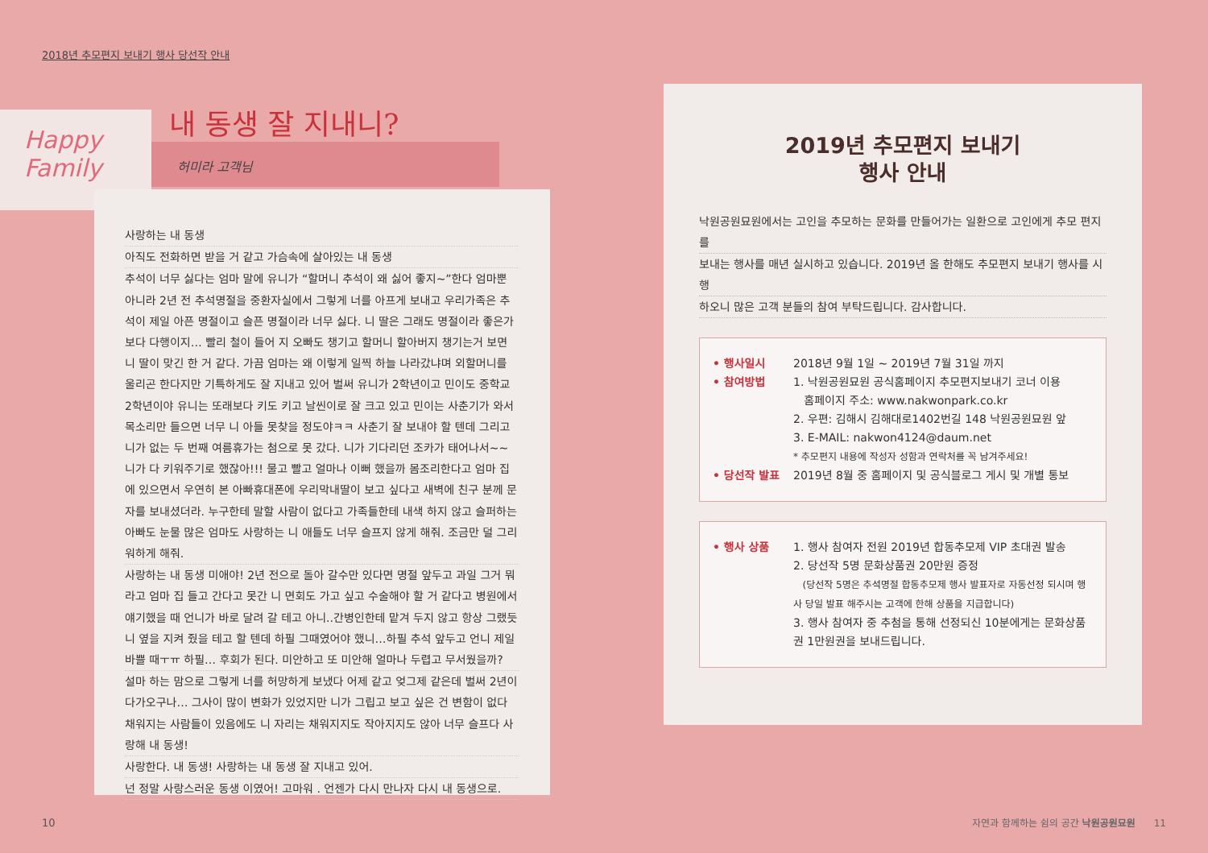2018년 추모편지 보내기 행사 당선작 안내
Happy Family
내 동생 잘 지내니?
허미라 고객님
사랑하는 내 동생
아직도 전화하면 받을 거 같고 가슴속에 살아있는 내 동생
추석이 너무 싫다는 엄마 말에 유니가 “할머니 추석이 왜 싫어 좋지~”한다 엄마뿐 아니라 2년 전 추석명절을 중환자실에서 그렇게 너를 아프게 보내고 우리가족은 추석이 제일 아픈 명절이고 슬픈 명절이라 너무 싫다. 니 딸은 그래도 명절이라 좋은가보다 다행이지… 빨리 철이 들어 지 오빠도 챙기고 할머니 할아버지 챙기는거 보면 니 딸이 맞긴 한 거 같다. 가끔 엄마는 왜 이렇게 일찍 하늘 나라갔냐며 외할머니를 울리곤 한다지만 기특하게도 잘 지내고 있어 벌써 유니가 2학년이고 민이도 중학교 2학년이야 유니는 또래보다 키도 키고 날씬이로 잘 크고 있고 민이는 사춘기가 와서 목소리만 들으면 너무 니 아들 못찾을 정도야ㅋㅋ 사춘기 잘 보내야 할 텐데 그리고 니가 없는 두 번째 여름휴가는 첨으로 못 갔다. 니가 기다리던 조카가 태어나서~~ 니가 다 키워주기로 했잖아!!! 물고 빨고 얼마나 이뻐 했을까 몸조리한다고 엄마 집에 있으면서 우연히 본 아빠휴대폰에 우리막내딸이 보고 싶다고 새벽에 친구 분께 문자를 보내셨더라. 누구한테 말할 사람이 없다고 가족들한테 내색 하지 않고 슬퍼하는 아빠도 눈물 많은 엄마도 사랑하는 니 애들도 너무 슬프지 않게 해줘. 조금만 덜 그리워하게 해줘.
사랑하는 내 동생 미애야! 2년 전으로 돌아 갈수만 있다면 명절 앞두고 과일 그거 뭐라고 엄마 집 들고 간다고 못간 니 면회도 가고 싶고 수술해야 할 거 같다고 병원에서 얘기했을 때 언니가 바로 달려 갈 테고 아니..간병인한테 맡겨 두지 않고 항상 그랬듯 니 옆을 지켜 줬을 테고 할 텐데 하필 그때였어야 했니…하필 추석 앞두고 언니 제일 바쁠 때ㅜㅠ 하필… 후회가 된다. 미안하고 또 미안해 얼마나 두렵고 무서웠을까?
설마 하는 맘으로 그렇게 너를 허망하게 보냈다 어제 같고 엊그제 같은데 벌써 2년이 다가오구나… 그사이 많이 변화가 있었지만 니가 그립고 보고 싶은 건 변함이 없다 채워지는 사람들이 있음에도 니 자리는 채워지지도 작아지지도 않아 너무 슬프다 사랑해 내 동생!
사랑한다. 내 동생! 사랑하는 내 동생 잘 지내고 있어.
넌 정말 사랑스러운 동생 이였어! 고마워 . 언젠가 다시 만나자 다시 내 동생으로.
10
2019년 추모편지 보내기
행사 안내
낙원공원묘원에서는 고인을 추모하는 문화를 만들어가는 일환으로 고인에게 추모 편지를
보내는 행사를 매년 실시하고 있습니다. 2019년 올 한해도 추모편지 보내기 행사를 시행
하오니 많은 고객 분들의 참여 부탁드립니다. 감사합니다.
• 행사일시 2018년 9월 1일 ~ 2019년 7월 31일 까지
• 참여방법 1. 낙원공원묘원 공식홈페이지 추모편지보내기 코너 이용
홈페이지 주소: www.nakwonpark.co.kr
2. 우편: 김해시 김해대로1402번길 148 낙원공원묘원 앞
3. E-MAIL: nakwon4124@daum.net
* 추모편지 내용에 작성자 성함과 연락처를 꼭 남겨주세요!
• 당선작 발표 2019년 8월 중 홈페이지 및 공식블로그 게시 및 개별 통보
• 행사 상품 1. 행사 참여자 전원 2019년 합동추모제 VIP 초대권 발송
2. 당선작 5명 문화상품권 20만원 증정
(당선작 5명은 추석명절 합동추모제 행사 발표자로 자동선정 되시며 행사 당일 발표 해주시는 고객에 한해 상품을 지급합니다)
3. 행사 참여자 중 추첨을 통해 선정되신 10분에게는 문화상품권 1만원권을 보내드립니다.
자연과 함께하는 쉼의 공간 낙원공원묘원 11